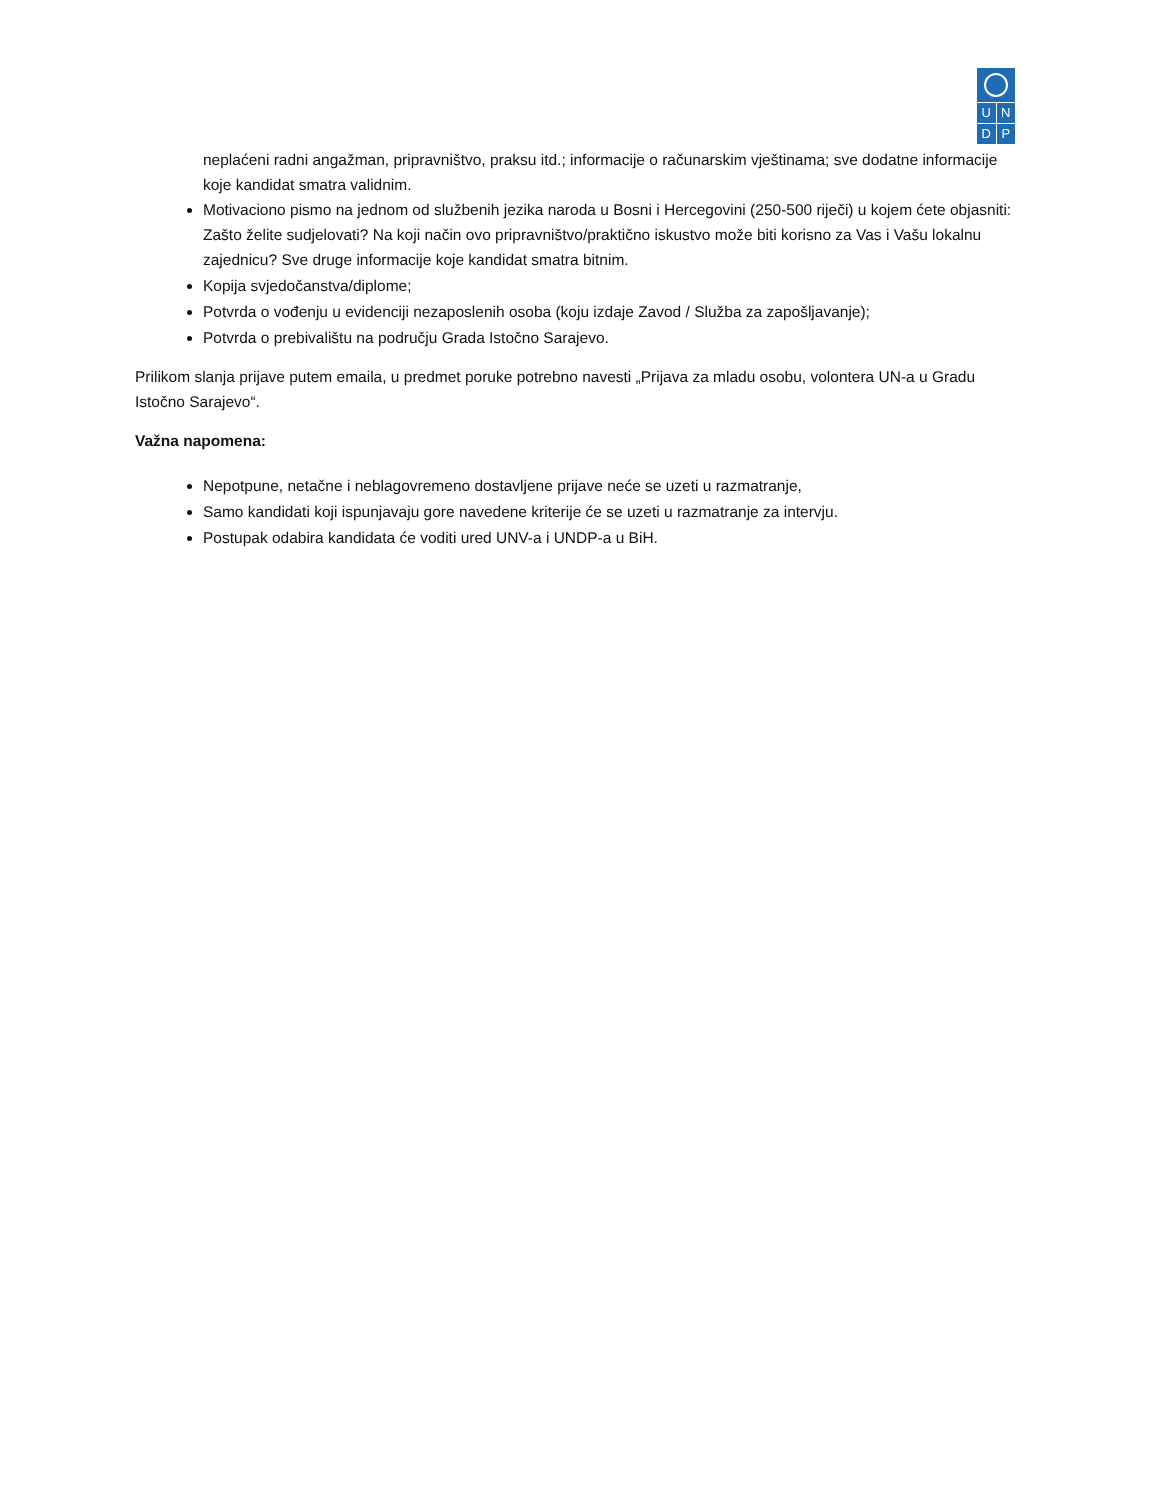U N
D P
neplaćeni radni angažman, pripravništvo, praksu itd.; informacije o računarskim vještinama; sve dodatne informacije koje kandidat smatra validnim.
Motivaciono pismo na jednom od službenih jezika naroda u Bosni i Hercegovini (250-500 riječi) u kojem ćete objasniti: Zašto želite sudjelovati? Na koji način ovo pripravništvo/praktično iskustvo može biti korisno za Vas i Vašu lokalnu zajednicu? Sve druge informacije koje kandidat smatra bitnim.
Kopija svjedočanstva/diplome;
Potvrda o vođenju u evidenciji nezaposlenih osoba (koju izdaje Zavod / Služba za zapošljavanje);
Potvrda o prebivalištu na području Grada Istočno Sarajevo.
Prilikom slanja prijave putem emaila, u predmet poruke potrebno navesti „Prijava za mladu osobu, volontera UN-a u Gradu Istočno Sarajevo“.
Važna napomena:
Nepotpune, netačne i neblagovremeno dostavljene prijave neće se uzeti u razmatranje,
Samo kandidati koji ispunjavaju gore navedene kriterije će se uzeti u razmatranje za intervju.
Postupak odabira kandidata će voditi ured UNV-a i UNDP-a u BiH.